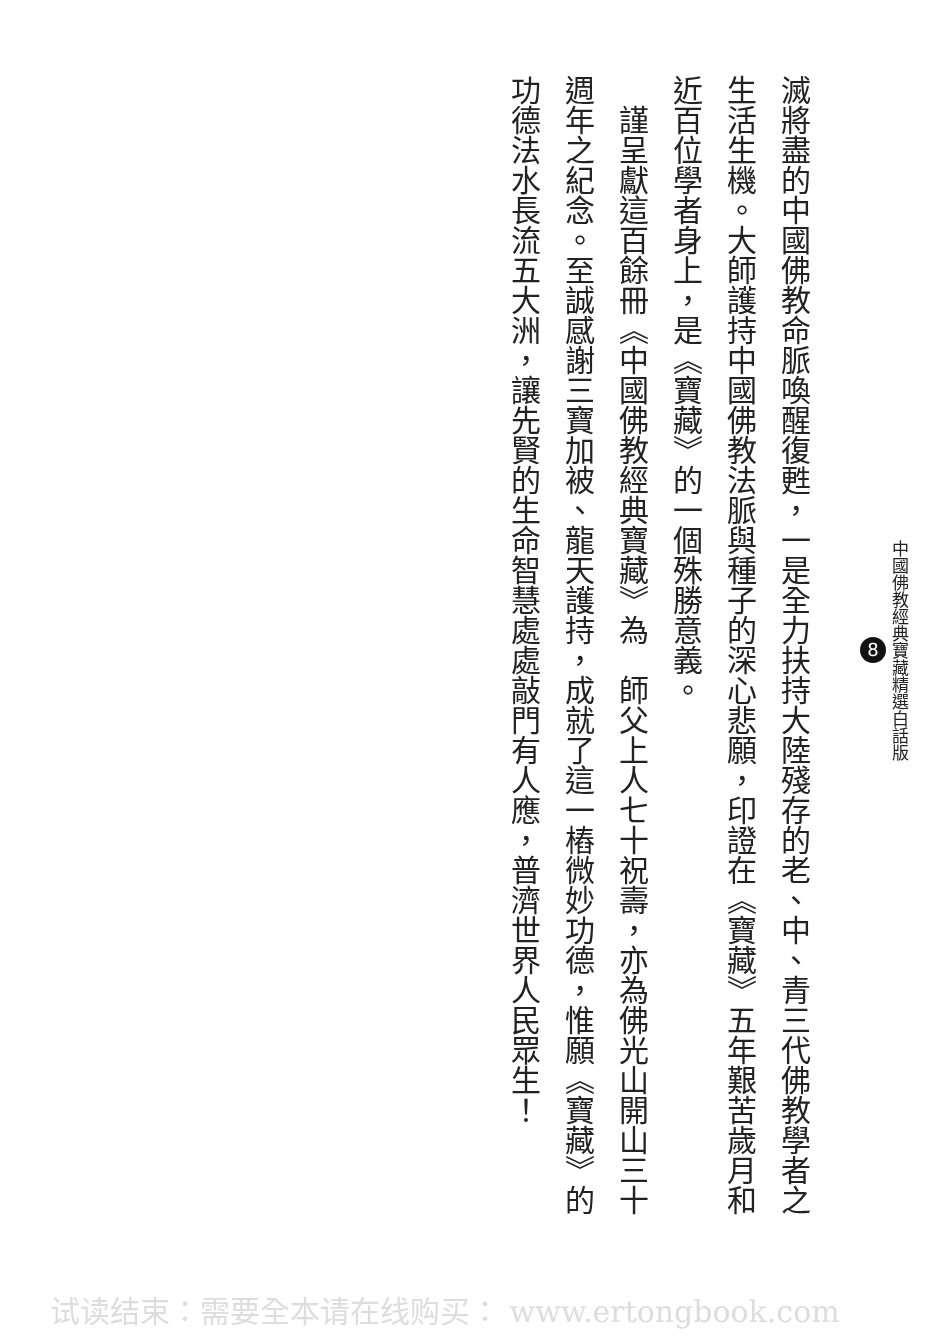中國佛教經典寶藏精選白話版
8
滅將盡的中國佛教命脈喚醒復甦，一是全力扶持大陸殘存的老、中、青三代佛教學者之生活生機。大師護持中國佛教法脈與種子的深心悲願，印證在《寶藏》五年艱苦歲月和近百位學者身上，是《寶藏》的一個殊勝意義。
　謹呈獻這百餘冊《中國佛教經典寶藏》為　師父上人七十祝壽，亦為佛光山開山三十週年之紀念。至誠感謝三寶加被、龍天護持，成就了這一樁微妙功德，惟願《寶藏》的功德法水長流五大洲，讓先賢的生命智慧處處敲門有人應，普濟世界人民眾生！
试读结束：需要全本请在线购买： www.ertongbook.com